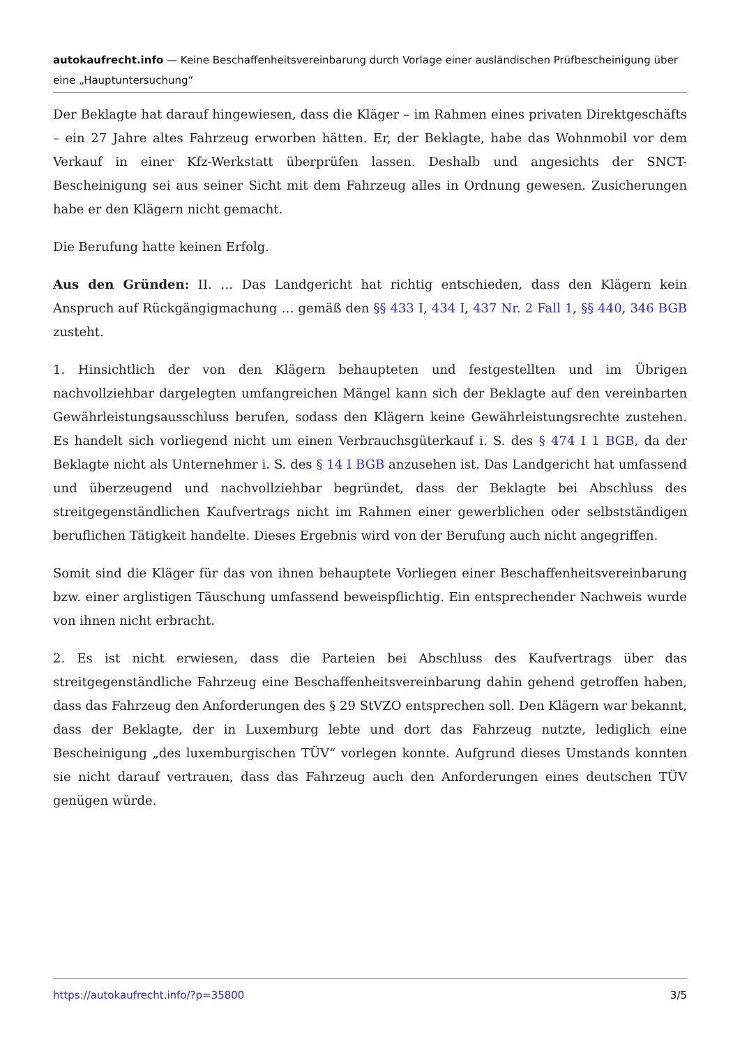autokaufrecht.info — Keine Beschaffenheitsvereinbarung durch Vorlage einer ausländischen Prüfbescheinigung über eine „Hauptuntersuchung“
Der Beklagte hat darauf hingewiesen, dass die Kläger – im Rahmen eines privaten Direktgeschäfts – ein 27 Jahre altes Fahrzeug erworben hätten. Er, der Beklagte, habe das Wohnmobil vor dem Verkauf in einer Kfz-Werkstatt überprüfen lassen. Deshalb und angesichts der SNCT-Bescheinigung sei aus seiner Sicht mit dem Fahrzeug alles in Ordnung gewesen. Zusicherungen habe er den Klägern nicht gemacht.
Die Berufung hatte keinen Erfolg.
Aus den Gründen: II. … Das Landgericht hat richtig entschieden, dass den Klägern kein Anspruch auf Rückgängigmachung … gemäß den §§ 433 I, 434 I, 437 Nr. 2 Fall 1, §§ 440, 346 BGB zusteht.
1. Hinsichtlich der von den Klägern behaupteten und festgestellten und im Übrigen nachvollziehbar dargelegten umfangreichen Mängel kann sich der Beklagte auf den vereinbarten Gewährleistungsausschluss berufen, sodass den Klägern keine Gewährleistungsrechte zustehen. Es handelt sich vorliegend nicht um einen Verbrauchsgüterkauf i. S. des § 474 I 1 BGB, da der Beklagte nicht als Unternehmer i. S. des § 14 I BGB anzusehen ist. Das Landgericht hat umfassend und überzeugend und nachvollziehbar begründet, dass der Beklagte bei Abschluss des streitgegenständlichen Kaufvertrags nicht im Rahmen einer gewerblichen oder selbstständigen beruflichen Tätigkeit handelte. Dieses Ergebnis wird von der Berufung auch nicht angegriffen.
Somit sind die Kläger für das von ihnen behauptete Vorliegen einer Beschaffenheitsvereinbarung bzw. einer arglistigen Täuschung umfassend beweispflichtig. Ein entsprechender Nachweis wurde von ihnen nicht erbracht.
2. Es ist nicht erwiesen, dass die Parteien bei Abschluss des Kaufvertrags über das streitgegenständliche Fahrzeug eine Beschaffenheitsvereinbarung dahin gehend getroffen haben, dass das Fahrzeug den Anforderungen des § 29 StVZO entsprechen soll. Den Klägern war bekannt, dass der Beklagte, der in Luxemburg lebte und dort das Fahrzeug nutzte, lediglich eine Bescheinigung „des luxemburgischen TÜV“ vorlegen konnte. Aufgrund dieses Umstands konnten sie nicht darauf vertrauen, dass das Fahrzeug auch den Anforderungen eines deutschen TÜV genügen würde.
https://autokaufrecht.info/?p=35800 3/5